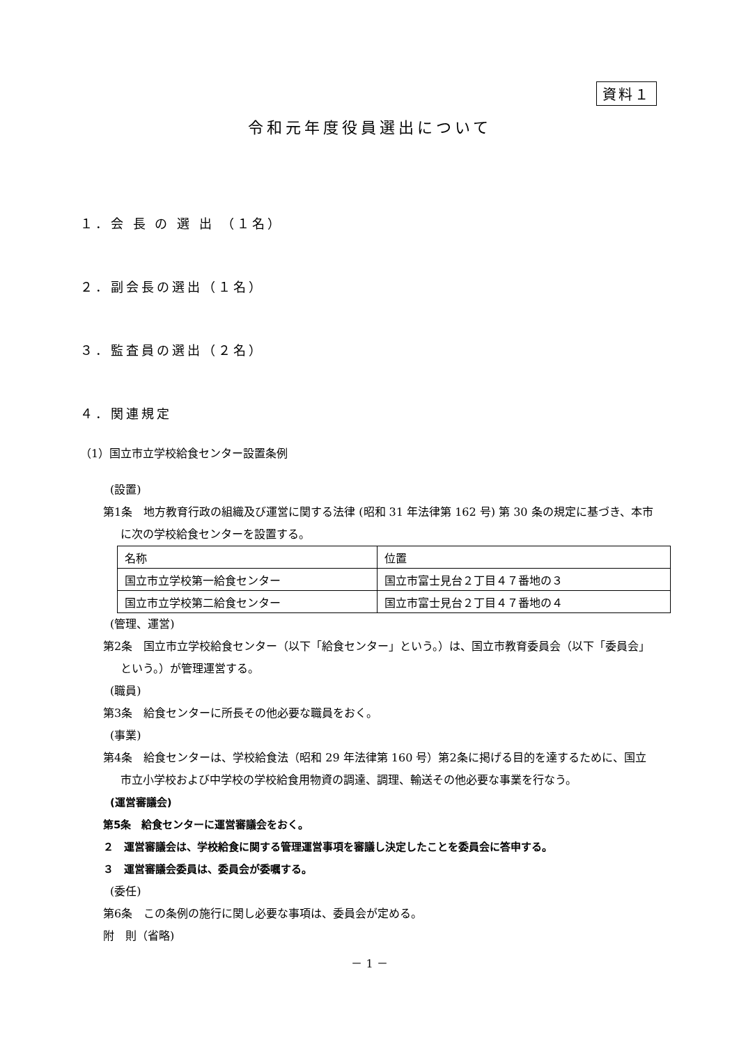資料１
令和元年度役員選出について
１．会 長 の 選 出 （１名）
２．副会長の選出（１名）
３．監査員の選出（２名）
４．関連規定
（1）国立市立学校給食センター設置条例
(設置)
第1条　地方教育行政の組織及び運営に関する法律 (昭和 31 年法律第 162 号) 第 30 条の規定に基づき、本市に次の学校給食センターを設置する。
| 名称 | 位置 |
| 国立市立学校第一給食センター | 国立市富士見台２丁目４７番地の３ |
| 国立市立学校第二給食センター | 国立市富士見台２丁目４７番地の４ |
(管理、運営)
第2条　国立市立学校給食センター（以下「給食センター」という。）は、国立市教育委員会（以下「委員会」という。）が管理運営する。
(職員)
第3条　給食センターに所長その他必要な職員をおく。
(事業)
第4条　給食センターは、学校給食法（昭和 29 年法律第 160 号）第2条に掲げる目的を達するために、国立市立小学校および中学校の学校給食用物資の調達、調理、輸送その他必要な事業を行なう。
(運営審議会)
第5条　給食センターに運営審議会をおく。
２　運営審議会は、学校給食に関する管理運営事項を審議し決定したことを委員会に答申する。
３　運営審議会委員は、委員会が委嘱する。
(委任)
第6条　この条例の施行に関し必要な事項は、委員会が定める。
附　則（省略)
－ 1 －